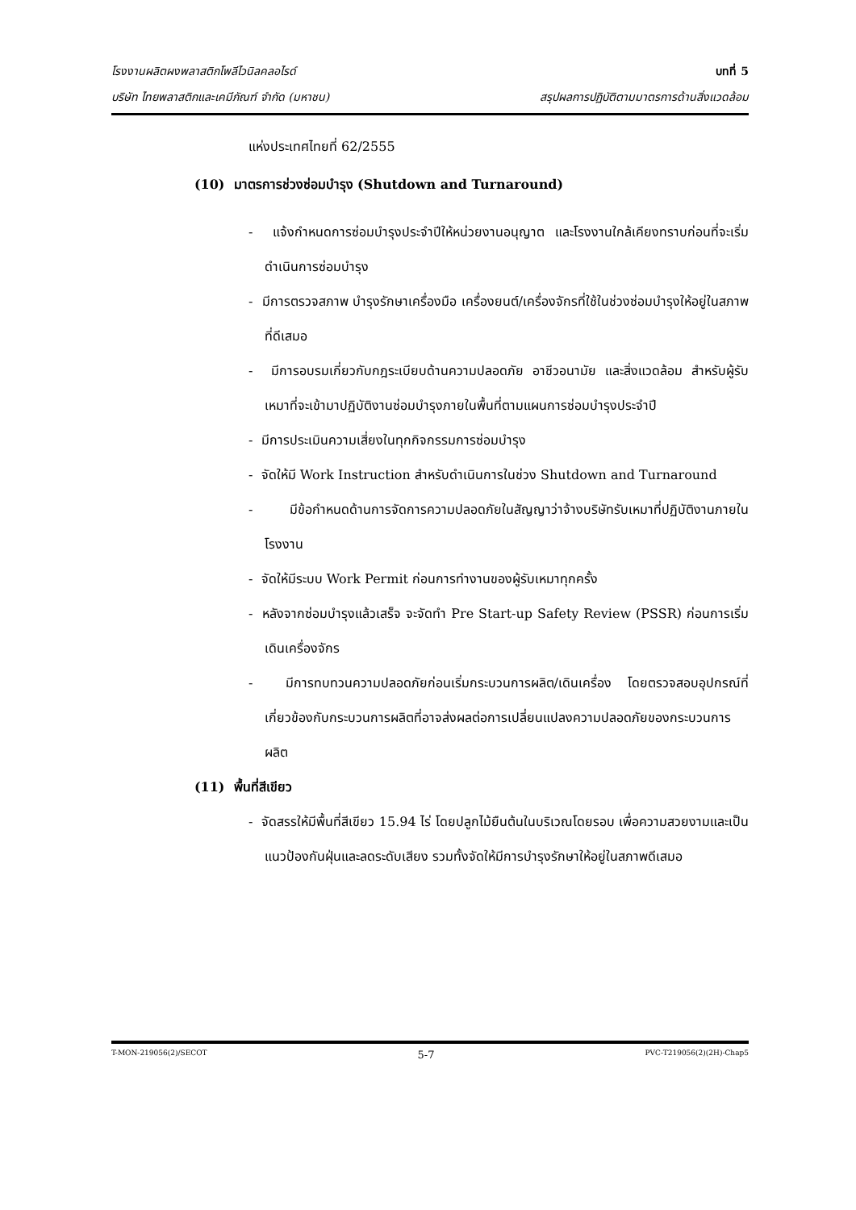โรงงานผลิตผงพลาสติกโพลีไวนิลคลอไรด์ บทที่ 5
บริษัท ไทยพลาสติกและเคมีภัณฑ์ จำกัด (มหาชน) สรุปผลการปฏิบัติตามมาตรการด้านสิ่งแวดล้อม
แห่งประเทศไทยที่ 62/2555
(10) มาตรการช่วงซ่อมบำรุง (Shutdown and Turnaround)
- แจ้งกำหนดการซ่อมบำรุงประจำปีให้หน่วยงานอนุญาต และโรงงานใกล้เคียงทราบก่อนที่จะเริ่มดำเนินการซ่อมบำรุง
- มีการตรวจสภาพ บำรุงรักษาเครื่องมือ เครื่องยนต์/เครื่องจักรที่ใช้ในช่วงซ่อมบำรุงให้อยู่ในสภาพที่ดีเสมอ
- มีการอบรมเกี่ยวกับกฎระเบียบด้านความปลอดภัย อาชีวอนามัย และสิ่งแวดล้อม สำหรับผู้รับเหมาที่จะเข้ามาปฏิบัติงานซ่อมบำรุงภายในพื้นที่ตามแผนการซ่อมบำรุงประจำปี
- มีการประเมินความเสี่ยงในทุกกิจกรรมการซ่อมบำรุง
- จัดให้มี Work Instruction สำหรับดำเนินการในช่วง Shutdown and Turnaround
- มีข้อกำหนดด้านการจัดการความปลอดภัยในสัญญาว่าจ้างบริษัทรับเหมาที่ปฏิบัติงานภายในโรงงาน
- จัดให้มีระบบ Work Permit ก่อนการทำงานของผู้รับเหมาทุกครั้ง
- หลังจากซ่อมบำรุงแล้วเสร็จ จะจัดทำ Pre Start-up Safety Review (PSSR) ก่อนการเริ่มเดินเครื่องจักร
- มีการทบทวนความปลอดภัยก่อนเริ่มกระบวนการผลิต/เดินเครื่อง โดยตรวจสอบอุปกรณ์ที่เกี่ยวข้องกับกระบวนการผลิตที่อาจส่งผลต่อการเปลี่ยนแปลงความปลอดภัยของกระบวนการผลิต
(11) พื้นที่สีเขียว
- จัดสรรให้มีพื้นที่สีเขียว 15.94 ไร่ โดยปลูกไม้ยืนต้นในบริเวณโดยรอบ เพื่อความสวยงามและเป็นแนวป้องกันฝุ่นและลดระดับเสียง รวมทั้งจัดให้มีการบำรุงรักษาให้อยู่ในสภาพดีเสมอ
T-MON-219056(2)/SECOT 5-7 PVC-T219056(2)(2H)-Chap5